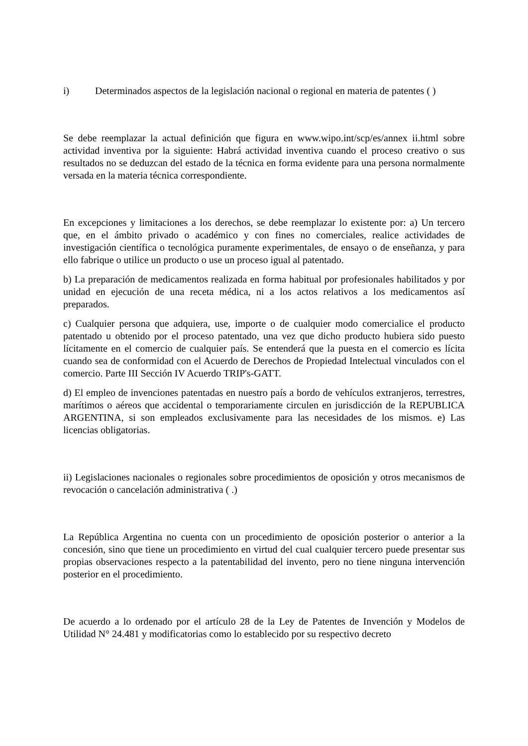i) Determinados aspectos de la legislación nacional o regional en materia de patentes ( )
Se debe reemplazar la actual definición que figura en www.wipo.int/scp/es/annex ii.html sobre actividad inventiva por la siguiente: Habrá actividad inventiva cuando el proceso creativo o sus resultados no se deduzcan del estado de la técnica en forma evidente para una persona normalmente versada en la materia técnica correspondiente.
En excepciones y limitaciones a los derechos, se debe reemplazar lo existente por: a) Un tercero que, en el ámbito privado o académico y con fines no comerciales, realice actividades de investigación científica o tecnológica puramente experimentales, de ensayo o de enseñanza, y para ello fabrique o utilice un producto o use un proceso igual al patentado.
b) La preparación de medicamentos realizada en forma habitual por profesionales habilitados y por unidad en ejecución de una receta médica, ni a los actos relativos a los medicamentos así preparados.
c) Cualquier persona que adquiera, use, importe o de cualquier modo comercialice el producto patentado u obtenido por el proceso patentado, una vez que dicho producto hubiera sido puesto lícitamente en el comercio de cualquier país. Se entenderá que la puesta en el comercio es lícita cuando sea de conformidad con el Acuerdo de Derechos de Propiedad Intelectual vinculados con el comercio. Parte III Sección IV Acuerdo TRIP's-GATT.
d) El empleo de invenciones patentadas en nuestro país a bordo de vehículos extranjeros, terrestres, marítimos o aéreos que accidental o temporariamente circulen en jurisdicción de la REPUBLICA ARGENTINA, si son empleados exclusivamente para las necesidades de los mismos. e) Las licencias obligatorias.
ii) Legislaciones nacionales o regionales sobre procedimientos de oposición y otros mecanismos de revocación o cancelación administrativa ( .)
La República Argentina no cuenta con un procedimiento de oposición posterior o anterior a la concesión, sino que tiene un procedimiento en virtud del cual cualquier tercero puede presentar sus propias observaciones respecto a la patentabilidad del invento, pero no tiene ninguna intervención posterior en el procedimiento.
De acuerdo a lo ordenado por el artículo 28 de la Ley de Patentes de Invención y Modelos de Utilidad N° 24.481 y modificatorias como lo establecido por su respectivo decreto